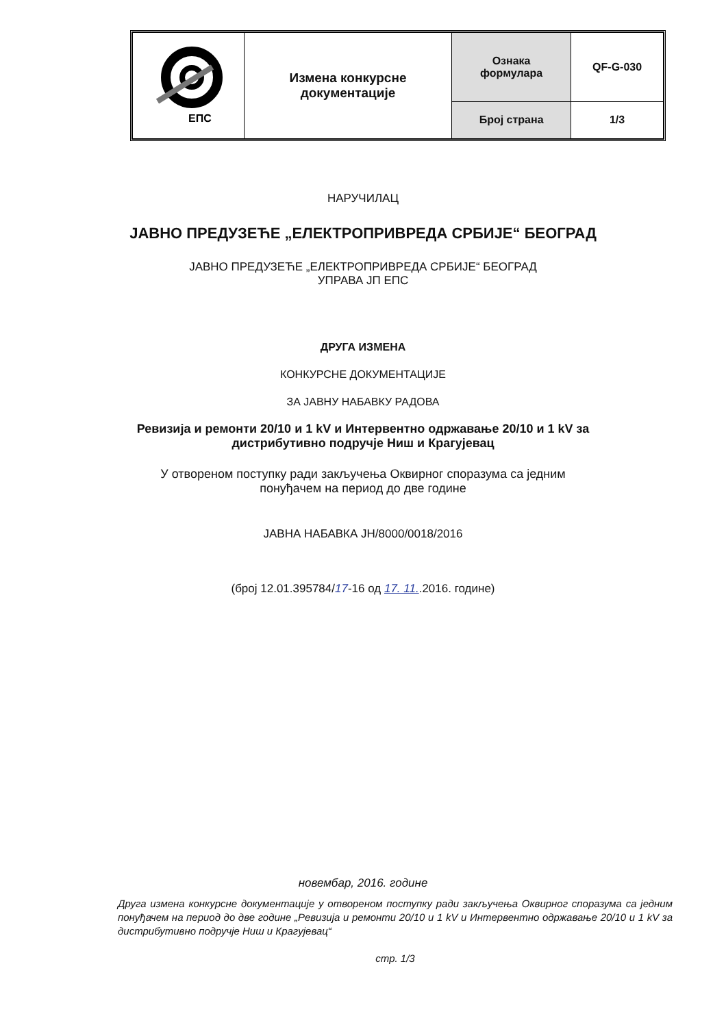| ЕПС | Измена конкурсне документације | Ознака формулара | QF-G-030 |
| | | Број страна | 1/3 |
НАРУЧИЛАЦ
ЈАВНО ПРЕДУЗЕЋЕ „ЕЛЕКТРОПРИВРЕДА СРБИЈЕ“ БЕОГРАД
ЈАВНО ПРЕДУЗЕЋЕ „ЕЛЕКТРОПРИВРЕДА СРБИЈЕ“ БЕОГРАД
УПРАВА ЈП ЕПС
ДРУГА ИЗМЕНА
КОНКУРСНЕ ДОКУМЕНТАЦИЈЕ
ЗА ЈАВНУ НАБАВКУ РАДОВА
Ревизија и ремонти 20/10 и 1 kV и Интервентно одржавање 20/10 и 1 kV за
дистрибутивно подручје Ниш и Крагујевац
У отвореном поступку ради закључења Оквирног споразума са једним
понуђачем на период до две године
ЈАВНА НАБАВКА ЈН/8000/0018/2016
(број 12.01.395784/17-16 од 17. 11..2016. године)
новембар, 2016. године
Друга измена конкурсне документације у отвореном поступку ради закључења Оквирног споразума са једним понуђачем на период до две године „Ревизија и ремонти 20/10 и 1 kV и Интервентно одржавање 20/10 и 1 kV за дистрибутивно подручје Ниш и Крагујевац“
стр. 1/3